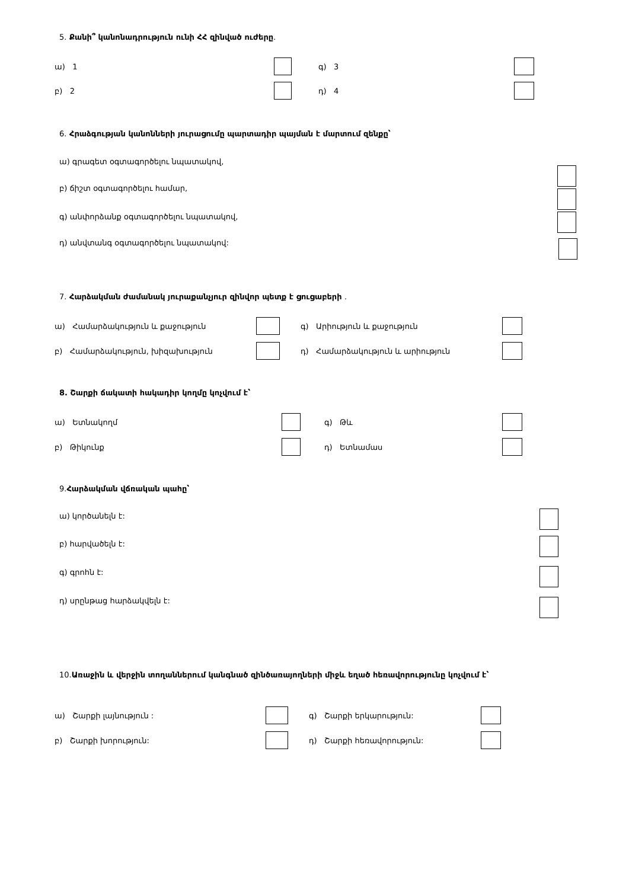5. Քանի՞ կանոնադրություն ունի ՀՀ զինված ուժերը.
ա) 1 գ) 3
բ) 2 դ) 4
6. Հրաձգության կանոնների յուրացումը պարտադիր պայման է մարտում զենքը՝
ա) գրագետ օգտագործելու նպատակով,
բ) ճիշտ օգտագործելու համար,
գ) անփորձանք օգտագործելու նպատակով,
դ) անվտանգ օգտագործելու նպատակով:
7. Հարձակման ժամանակ յուրաքանչյուր զինվոր պետք է ցուցաբերի .
ա) Համարձակություն և քաջություն գ) Արիություն և քաջություն
բ) Համարձակություն, խիզախություն դ) Համարձակություն և արիություն
8. Շարքի ճակատի հակադիր կողմը կոչվում է՝
ա) Ետնակողմ գ) Թև
բ) Թիկունք դ) Ետնամաս
9. Հարձակման վճռական պահը՝
ա) կործանելն է:
բ) հարվածելն է:
գ) գրոհն է:
դ) սրընթաց հարձակվելն է:
10. Առաջին և վերջին տողաններում կանգնած զինծառայողների միջև եղած հեռավորությունը կոչվում է՝
ա) Շարքի լայնություն : գ) Շարքի երկարություն:
բ) Շարքի խորություն: դ) Շարքի հեռավորություն: